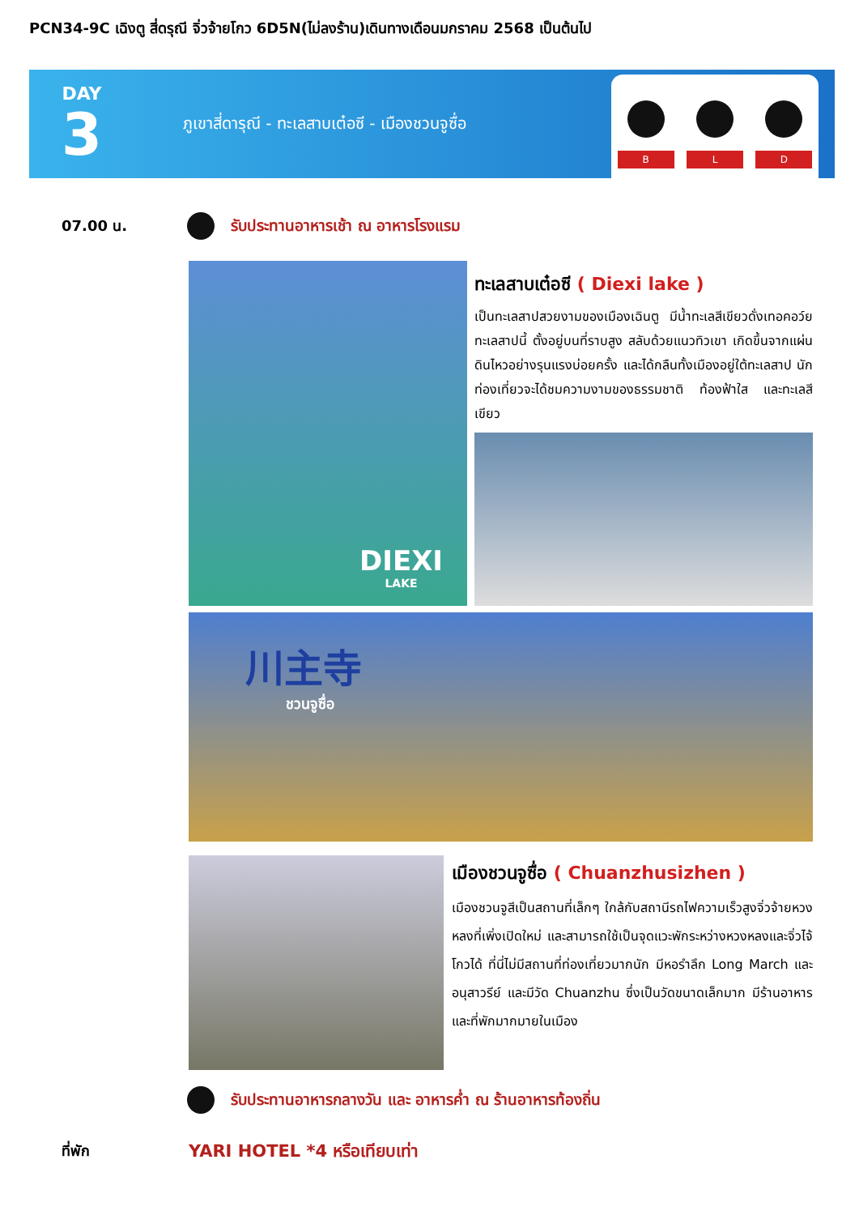PCN34-9C เฉิงตู สี่ดรุณี จิ่วจ้ายโกว 6D5N(ไม่ลงร้าน)เดินทางเดือนมกราคม 2568 เป็นต้นไป
DAY
3
ภูเขาสี่ดารุณี - ทะเลสาบเต๋อซี - เมืองชวนจูซื่อ
B
L
D
07.00 น.
รับประทานอาหารเช้า ณ อาหารโรงแรม
DIEXI
LAKE
ทะเลสาบเต๋อซี ( Diexi lake )
เป็นทะเลสาปสวยงามของเมืองเฉินตู มีน้ำทะเลสีเขียวดั่งเทอคอว์ย ทะเลสาปนี้ ตั้งอยู่บนที่ราบสูง สลับด้วยแนวทิวเขา เกิดขึ้นจากแผ่นดินไหวอย่างรุนแรงบ่อยครั้ง และได้กลืนทั้งเมืองอยู่ใต้ทะเลสาป นักท่องเที่ยวจะได้ชมความงามของธรรมชาติ ท้องฟ้าใส และทะเลสีเขียว
川主寺
ชวนจูซื่อ
เมืองชวนจูซื่อ ( Chuanzhusizhen )
เมืองชวนจูสีเป็นสถานที่เล็กๆ ใกล้กับสถานีรถไฟความเร็วสูงจิ่วจ้ายหวงหลงที่เพิ่งเปิดใหม่ และสามารถใช้เป็นจุดแวะพักระหว่างหวงหลงและจิ่วไจ้โกวได้ ที่นี่ไม่มีสถานที่ท่องเที่ยวมากนัก มีหอรำลึก Long March และอนุสาวรีย์ และมีวัด Chuanzhu ซึ่งเป็นวัดขนาดเล็กมาก มีร้านอาหารและที่พักมากมายในเมือง
รับประทานอาหารกลางวัน และ อาหารค่ำ ณ ร้านอาหารท้องถิ่น
ที่พัก YARI HOTEL *4 หรือเทียบเท่า